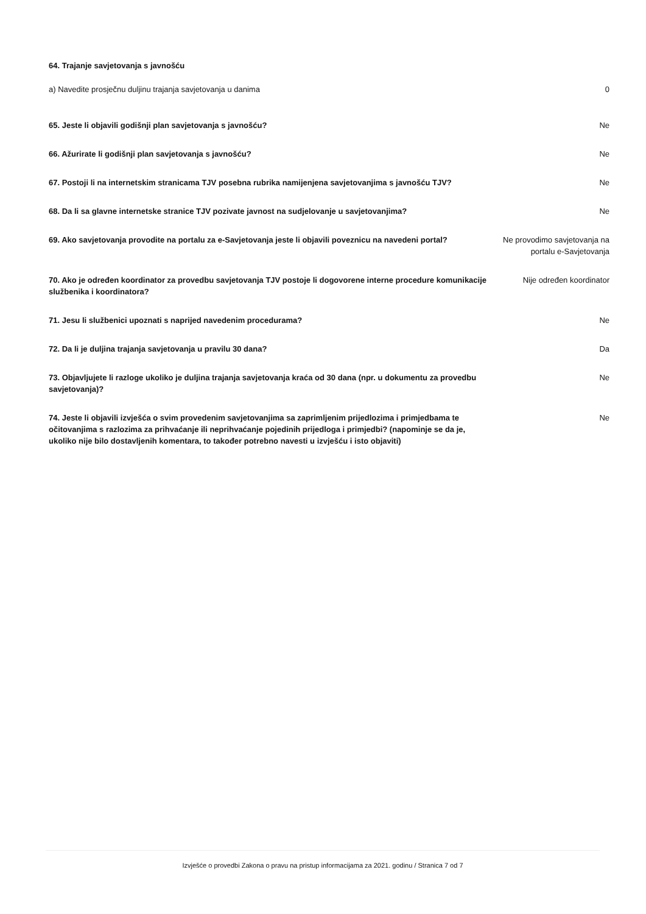64. Trajanje savjetovanja s javnošću
a) Navedite prosječnu duljinu trajanja savjetovanja u danima
0
65. Jeste li objavili godišnji plan savjetovanja s javnošću? Ne
66. Ažurirate li godišnji plan savjetovanja s javnošću? Ne
67. Postoji li na internetskim stranicama TJV posebna rubrika namijenjena savjetovanjima s javnošću TJV?
Ne
68. Da li sa glavne internetske stranice TJV pozivate javnost na sudjelovanje u savjetovanjima?
Ne
69. Ako savjetovanja provodite na portalu za e-Savjetovanja jeste li objavili poveznicu na navedeni portal?
Ne provodimo savjetovanja na portalu e-Savjetovanja
70. Ako je određen koordinator za provedbu savjetovanja TJV postoje li dogovorene interne procedure komunikacije službenika i koordinatora?
Nije određen koordinator
71. Jesu li službenici upoznati s naprijed navedenim procedurama? Ne
72. Da li je duljina trajanja savjetovanja u pravilu 30 dana? Da
73. Objavljujete li razloge ukoliko je duljina trajanja savjetovanja kraća od 30 dana (npr. u dokumentu za provedbu savjetovanja)?
Ne
74. Jeste li objavili izvješća o svim provedenim savjetovanjima sa zaprimljenim prijedlozima i primjedbama te očitovanjima s razlozima za prihvaćanje ili neprihvaćanje pojedinih prijedloga i primjedbi? (napominje se da je, ukoliko nije bilo dostavljenih komentara, to također potrebno navesti u izvješću i isto objaviti)
Ne
Izvješće o provedbi Zakona o pravu na pristup informacijama za 2021. godinu / Stranica 7 od 7